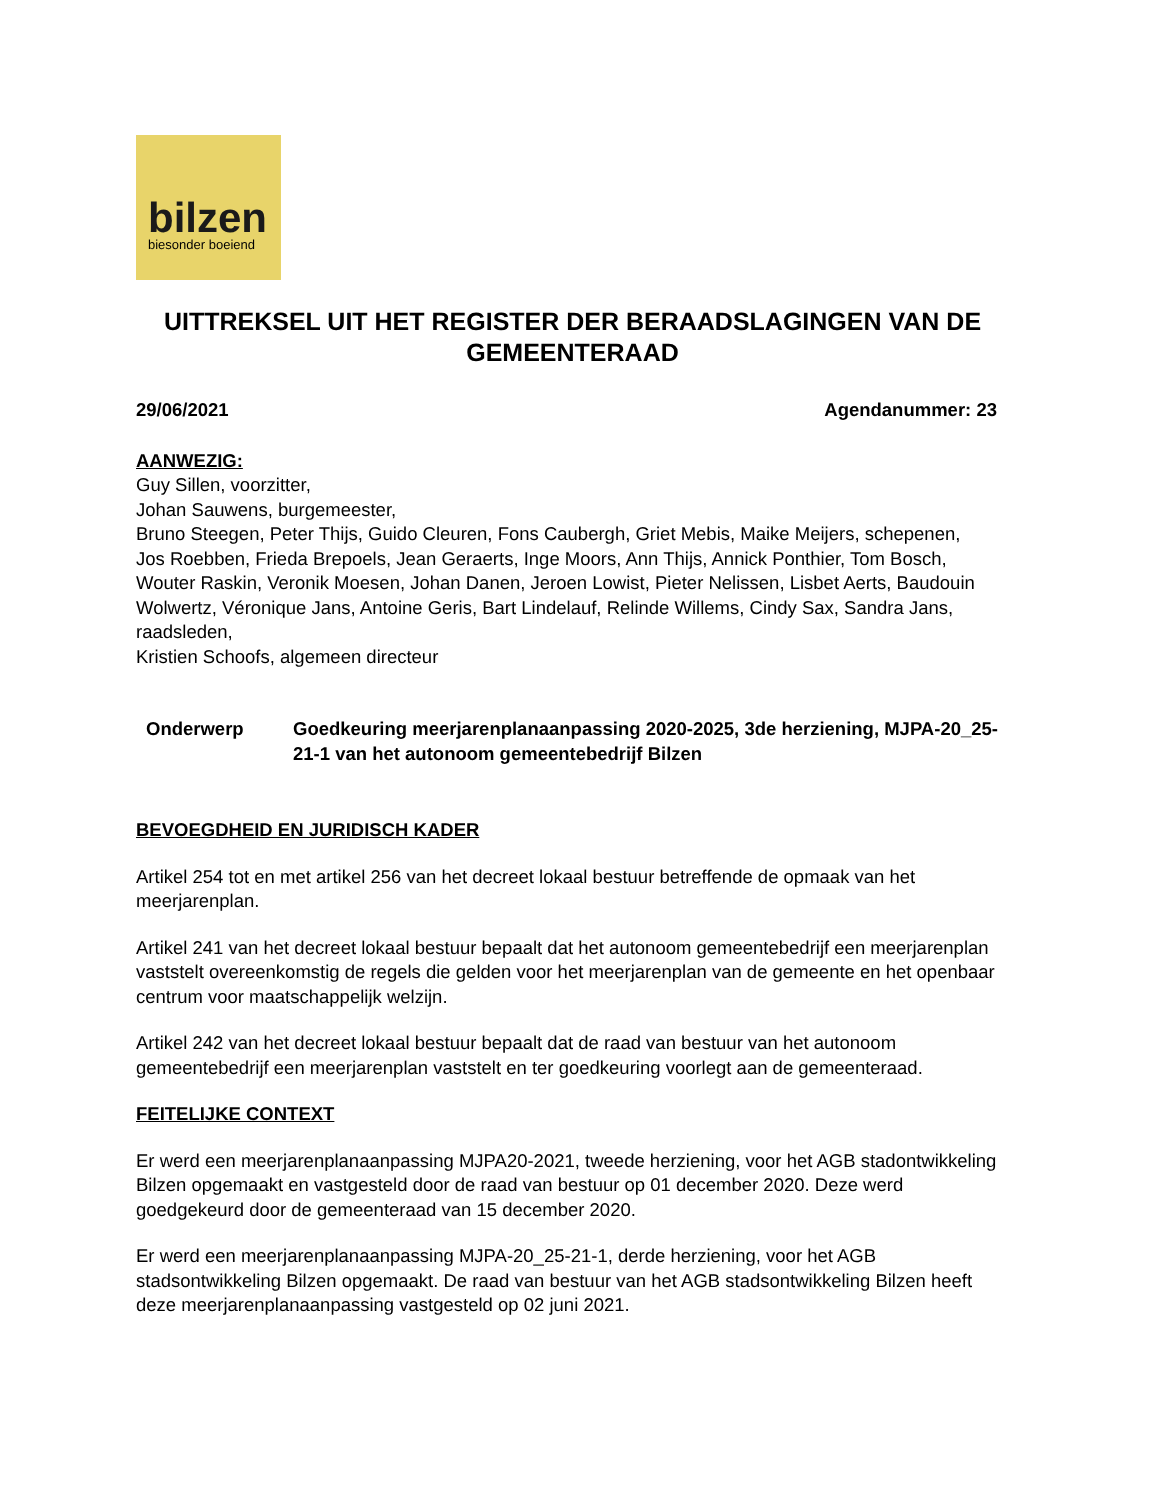bilzen
biesonder boeiend
UITTREKSEL UIT HET REGISTER DER BERAADSLAGINGEN VAN DE GEMEENTERAAD
29/06/2021 Agendanummer: 23
AANWEZIG:
Guy Sillen, voorzitter,
Johan Sauwens, burgemeester,
Bruno Steegen, Peter Thijs, Guido Cleuren, Fons Caubergh, Griet Mebis, Maike Meijers, schepenen,
Jos Roebben, Frieda Brepoels, Jean Geraerts, Inge Moors, Ann Thijs, Annick Ponthier, Tom Bosch, Wouter Raskin, Veronik Moesen, Johan Danen, Jeroen Lowist, Pieter Nelissen, Lisbet Aerts, Baudouin Wolwertz, Véronique Jans, Antoine Geris, Bart Lindelauf, Relinde Willems, Cindy Sax, Sandra Jans, raadsleden,
Kristien Schoofs, algemeen directeur
Onderwerp Goedkeuring meerjarenplanaanpassing 2020-2025, 3de herziening, MJPA-20_25-21-1 van het autonoom gemeentebedrijf Bilzen
BEVOEGDHEID EN JURIDISCH KADER
Artikel 254 tot en met artikel 256 van het decreet lokaal bestuur betreffende de opmaak van het meerjarenplan.
Artikel 241 van het decreet lokaal bestuur bepaalt dat het autonoom gemeentebedrijf een meerjarenplan vaststelt overeenkomstig de regels die gelden voor het meerjarenplan van de gemeente en het openbaar centrum voor maatschappelijk welzijn.
Artikel 242 van het decreet lokaal bestuur bepaalt dat de raad van bestuur van het autonoom gemeentebedrijf een meerjarenplan vaststelt en ter goedkeuring voorlegt aan de gemeenteraad.
FEITELIJKE CONTEXT
Er werd een meerjarenplanaanpassing MJPA20-2021, tweede herziening, voor het AGB stadontwikkeling Bilzen opgemaakt en vastgesteld door de raad van bestuur op 01 december 2020. Deze werd goedgekeurd door de gemeenteraad van 15 december 2020.
Er werd een meerjarenplanaanpassing MJPA-20_25-21-1, derde herziening, voor het AGB stadsontwikkeling Bilzen opgemaakt. De raad van bestuur van het AGB stadsontwikkeling Bilzen heeft deze meerjarenplanaanpassing vastgesteld op 02 juni 2021.